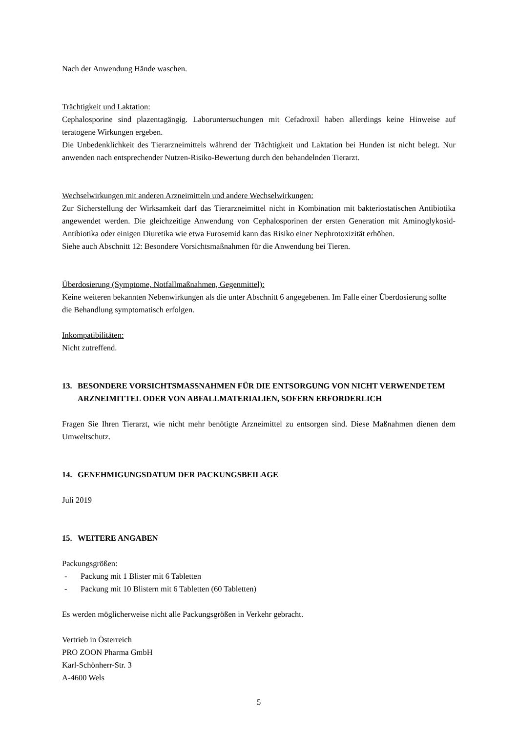Nach der Anwendung Hände waschen.
Trächtigkeit und Laktation:
Cephalosporine sind plazentagängig. Laboruntersuchungen mit Cefadroxil haben allerdings keine Hinweise auf teratogene Wirkungen ergeben.
Die Unbedenklichkeit des Tierarzneimittels während der Trächtigkeit und Laktation bei Hunden ist nicht belegt. Nur anwenden nach entsprechender Nutzen-Risiko-Bewertung durch den behandelnden Tierarzt.
Wechselwirkungen mit anderen Arzneimitteln und andere Wechselwirkungen:
Zur Sicherstellung der Wirksamkeit darf das Tierarzneimittel nicht in Kombination mit bakteriostatischen Antibiotika angewendet werden. Die gleichzeitige Anwendung von Cephalosporinen der ersten Generation mit Aminoglykosid-Antibiotika oder einigen Diuretika wie etwa Furosemid kann das Risiko einer Nephrotoxizität erhöhen.
Siehe auch Abschnitt 12: Besondere Vorsichtsmaßnahmen für die Anwendung bei Tieren.
Überdosierung (Symptome, Notfallmaßnahmen, Gegenmittel):
Keine weiteren bekannten Nebenwirkungen als die unter Abschnitt 6 angegebenen. Im Falle einer Überdosierung sollte die Behandlung symptomatisch erfolgen.
Inkompatibilitäten:
Nicht zutreffend.
13. BESONDERE VORSICHTSMASSNAHMEN FÜR DIE ENTSORGUNG VON NICHT VERWENDETEM ARZNEIMITTEL ODER VON ABFALLMATERIALIEN, SOFERN ERFORDERLICH
Fragen Sie Ihren Tierarzt, wie nicht mehr benötigte Arzneimittel zu entsorgen sind. Diese Maßnahmen dienen dem Umweltschutz.
14. GENEHMIGUNGSDATUM DER PACKUNGSBEILAGE
Juli 2019
15. WEITERE ANGABEN
Packungsgrößen:
- Packung mit 1 Blister mit 6 Tabletten
- Packung mit 10 Blistern mit 6 Tabletten (60 Tabletten)
Es werden möglicherweise nicht alle Packungsgrößen in Verkehr gebracht.
Vertrieb in Österreich
PRO ZOON Pharma GmbH
Karl-Schönherr-Str. 3
A-4600 Wels
5